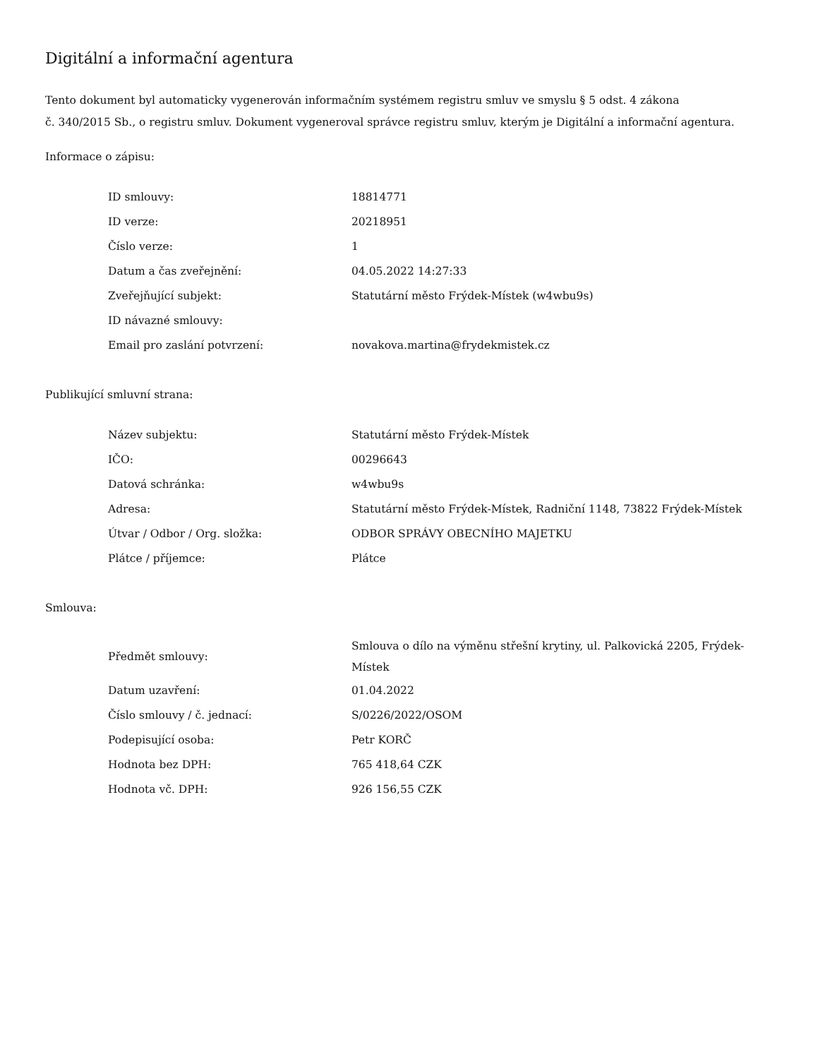Digitální a informační agentura
Tento dokument byl automaticky vygenerován informačním systémem registru smluv ve smyslu § 5 odst. 4 zákona
č. 340/2015 Sb., o registru smluv. Dokument vygeneroval správce registru smluv, kterým je Digitální a informační agentura.
Informace o zápisu:
| ID smlouvy: | 18814771 |
| ID verze: | 20218951 |
| Číslo verze: | 1 |
| Datum a čas zveřejnění: | 04.05.2022 14:27:33 |
| Zveřejňující subjekt: | Statutární město Frýdek-Místek (w4wbu9s) |
| ID návazné smlouvy: | |
| Email pro zaslání potvrzení: | novakova.martina@frydekmistek.cz |
Publikující smluvní strana:
| Název subjektu: | Statutární město Frýdek-Místek |
| IČO: | 00296643 |
| Datová schránka: | w4wbu9s |
| Adresa: | Statutární město Frýdek-Místek, Radniční 1148, 73822 Frýdek-Místek |
| Útvar / Odbor / Org. složka: | ODBOR SPRÁVY OBECNÍHO MAJETKU |
| Plátce / příjemce: | Plátce |
Smlouva:
| Předmět smlouvy: | Smlouva o dílo na výměnu střešní krytiny, ul. Palkovická 2205, Frýdek-Místek |
| Datum uzavření: | 01.04.2022 |
| Číslo smlouvy / č. jednací: | S/0226/2022/OSOM |
| Podepisující osoba: | Petr KORČ |
| Hodnota bez DPH: | 765 418,64 CZK |
| Hodnota vč. DPH: | 926 156,55 CZK |